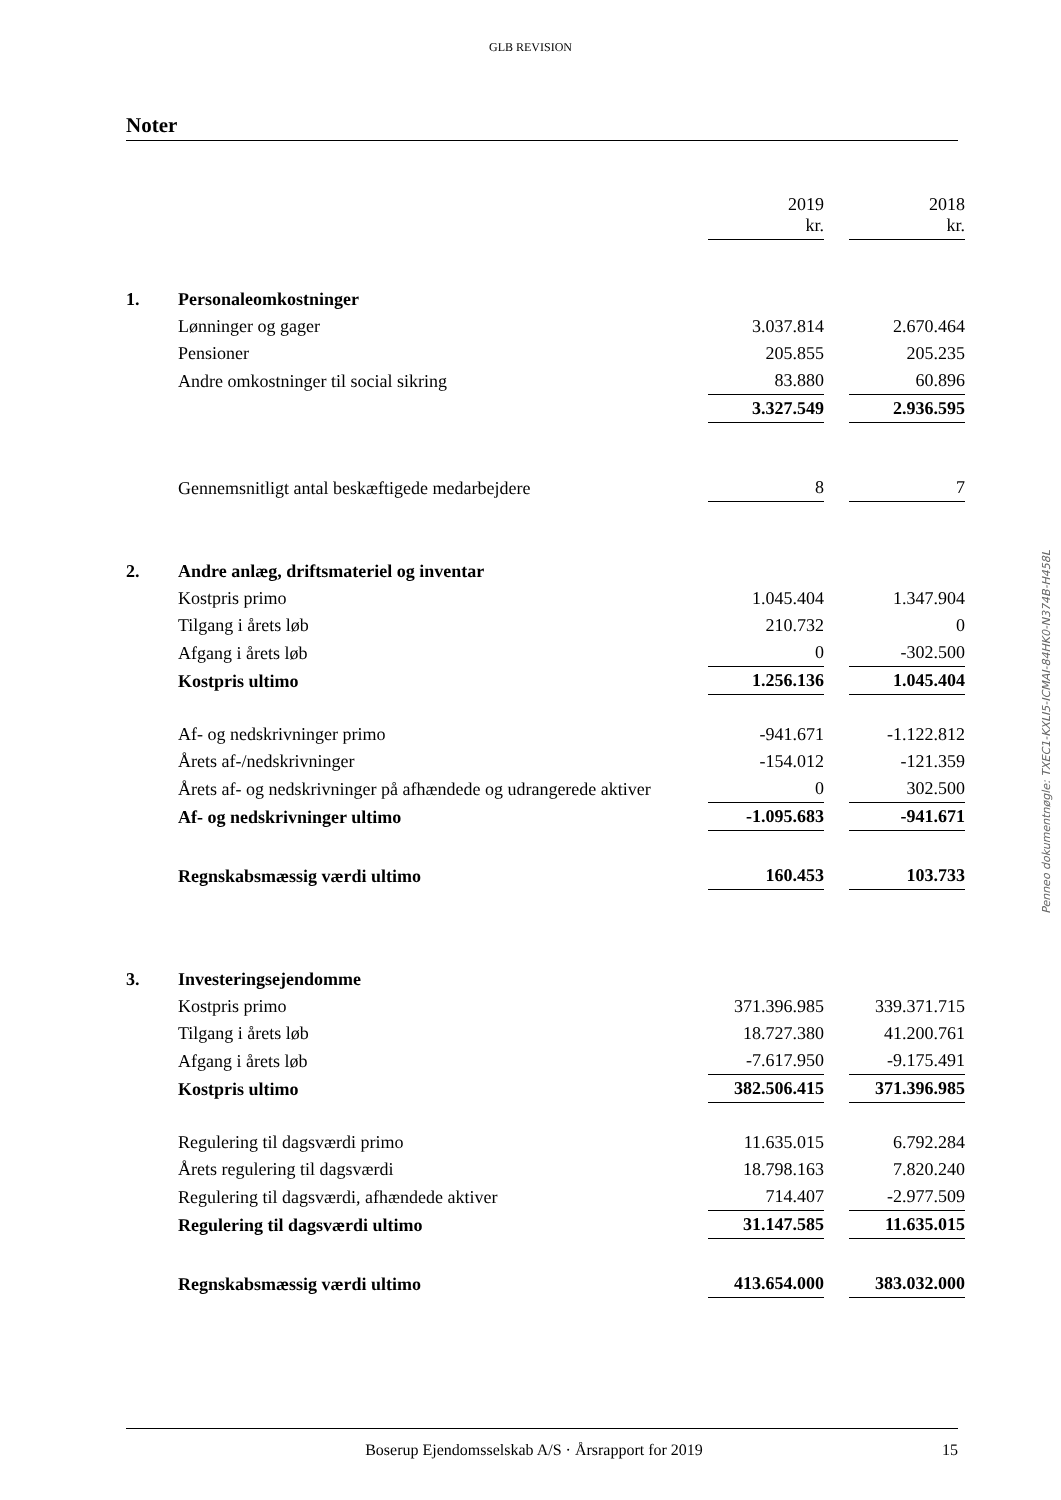GLB REVISION
Noter
| | | 2019 kr. | | 2018 kr. |
| 1. | Personaleomkostninger | | | |
| | Lønninger og gager | 3.037.814 | | 2.670.464 |
| | Pensioner | 205.855 | | 205.235 |
| | Andre omkostninger til social sikring | 83.880 | | 60.896 |
| | | 3.327.549 | | 2.936.595 |
| | Gennemsnitligt antal beskæftigede medarbejdere | 8 | | 7 |
| 2. | Andre anlæg, driftsmateriel og inventar | | | |
| | Kostpris primo | 1.045.404 | | 1.347.904 |
| | Tilgang i årets løb | 210.732 | | 0 |
| | Afgang i årets løb | 0 | | -302.500 |
| | Kostpris ultimo | 1.256.136 | | 1.045.404 |
| | Af- og nedskrivninger primo | -941.671 | | -1.122.812 |
| | Årets af-/nedskrivninger | -154.012 | | -121.359 |
| | Årets af- og nedskrivninger på afhændede og udrangerede aktiver | 0 | | 302.500 |
| | Af- og nedskrivninger ultimo | -1.095.683 | | -941.671 |
| | Regnskabsmæssig værdi ultimo | 160.453 | | 103.733 |
| 3. | Investeringsejendomme | | | |
| | Kostpris primo | 371.396.985 | | 339.371.715 |
| | Tilgang i årets løb | 18.727.380 | | 41.200.761 |
| | Afgang i årets løb | -7.617.950 | | -9.175.491 |
| | Kostpris ultimo | 382.506.415 | | 371.396.985 |
| | Regulering til dagsværdi primo | 11.635.015 | | 6.792.284 |
| | Årets regulering til dagsværdi | 18.798.163 | | 7.820.240 |
| | Regulering til dagsværdi, afhændede aktiver | 714.407 | | -2.977.509 |
| | Regulering til dagsværdi ultimo | 31.147.585 | | 11.635.015 |
| | Regnskabsmæssig værdi ultimo | 413.654.000 | | 383.032.000 |
Penneo dokumentnøgle: TXEC1-KXLI5-ICMAI-84HK0-N374B-H458L
Boserup Ejendomsselskab A/S · Årsrapport for 2019 15